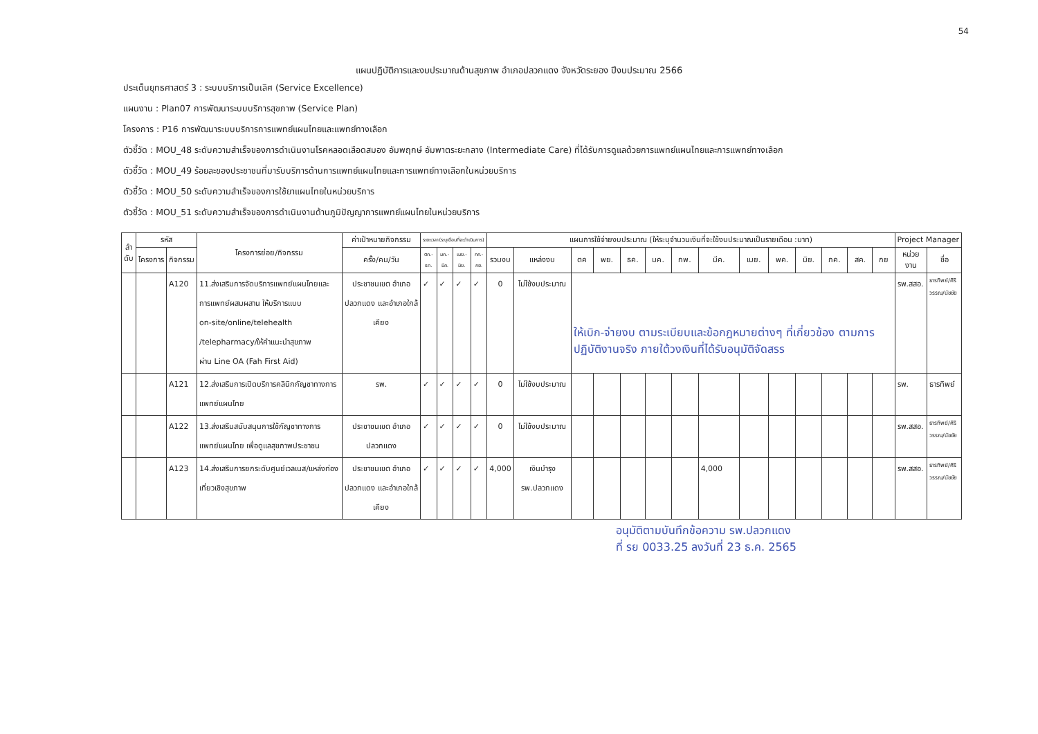54
แผนปฏิบัติการและงบประมาณด้านสุขภาพ อำเภอปลวกแดง จังหวัดระยอง ปีงบประมาณ 2566
ประเด็นยุทธศาสตร์ 3 : ระบบบริการเป็นเลิศ (Service Excellence)
แผนงาน : Plan07 การพัฒนาระบบบริการสุขภาพ (Service Plan)
โครงการ : P16 การพัฒนาระบบบริการการแพทย์แผนไทยและแพทย์ทางเลือก
ตัวชี้วัด : MOU_48 ระดับความสำเร็จของการดำเนินงานโรคหลอดเลือดสมอง อัมพฤกษ์ อัมพาตระยะกลาง (Intermediate Care) ที่ได้รับการดูแลด้วยการแพทย์แผนไทยและการแพทย์ทางเลือก
ตัวชี้วัด : MOU_49 ร้อยละของประชาชนที่มารับบริการด้านการแพทย์แผนไทยและการแพทย์ทางเลือกในหน่วยบริการ
ตัวชี้วัด : MOU_50 ระดับความสำเร็จของการใช้ยาแผนไทยในหน่วยบริการ
ตัวชี้วัด : MOU_51 ระดับความสำเร็จของการดำเนินงานด้านภูมิปัญญาการแพทย์แผนไทยในหน่วยบริการ
| ลำ ดับ | รหัส | | โครงการย่อย/กิจกรรม | ค่าเป้าหมายกิจกรรม | ระยะเวลา(ระบุเดือนที่จะดำเนินการ) | | | | แผนการใช้จ่ายงบประมาณ (ให้ระบุจำนวนเงินที่จะใช้งบประมาณเป็นรายเดือน :บาท) | | | | | | | | | | | | | | Project Manager | |
| --- | --- | --- | --- | --- | --- | --- | --- | --- | --- | --- | --- | --- | --- | --- | --- | --- | --- | --- | --- | --- | --- | --- | --- | --- |
| | โครงการ | กิจกรรม | | ครั้ง/คน/วัน | ตค.-ธค. | มค.-มีค. | เมย.-มิย. | กค.-กย. | รวมงบ | แหล่งงบ | ตค | พย. | ธค. | มค. | กพ. | มีค. | เมย. | พค. | มิย. | กค. | สค. | กย | หน่วยงาน | ชื่อ |
| | | A120 | 11.ส่งเสริมการจัดบริการแพทย์แผนไทยและ การแพทย์ผสมผสาน ให้บริการแบบ on-site/online/telehealth /telepharmacy/ให้คำแนะนำสุขภาพ ผ่าน Line OA (Fah First Aid) | ประชาชนเขต อำเภอปลวกแดง และอำเภอใกล้เคียง | ✓ | ✓ | ✓ | ✓ | 0 | ไม่ใช้งบประมาณ | ให้เบิก-จ่ายงบ ตามระเบียบและข้อกฎหมายต่างๆ ที่เกี่ยวข้อง ตามการปฏิบัติงานจริง ภายใต้วงเงินที่ได้รับอนุมัติจัดสรร | | | | | | | | | | | | รพ.สสอ. | ธารทิพย์/ศิริวรรณ/นัชชัย |
| | | A121 | 12.ส่งเสริมการเปิดบริการคลินิกกัญชาทางการแพทย์แผนไทย | รพ. | ✓ | ✓ | ✓ | ✓ | 0 | ไม่ใช้งบประมาณ | | | | | | | | | | | | | รพ. | ธารทิพย์ |
| | | A122 | 13.ส่งเสริมสนับสนุนการใช้กัญชาทางการแพทย์แผนไทย เพื่อดูแลสุขภาพประชาชน | ประชาชนเขต อำเภอปลวกแดง | ✓ | ✓ | ✓ | ✓ | 0 | ไม่ใช้งบประมาณ | | | | | | | | | | | | | รพ.สสอ. | ธารทิพย์/ศิริวรรณ/นัชชัย |
| | | A123 | 14.ส่งเสริมการยกระดับศูนย์เวลเนส/แหล่งท่องเที่ยวเชิงสุขภาพ | ประชาชนเขต อำเภอปลวกแดง และอำเภอใกล้เคียง | ✓ | ✓ | ✓ | ✓ | 4,000 | เงินบำรุง รพ.ปลวกแดง | | | | | | 4,000 | | | | | | | รพ.สสอ. | ธารทิพย์/ศิริวรรณ/นัชชัย |
อนุมัติตามบันทึกข้อความ รพ.ปลวกแดง
ที่ รย 0033.25 ลงวันที่ 23 ธ.ค. 2565